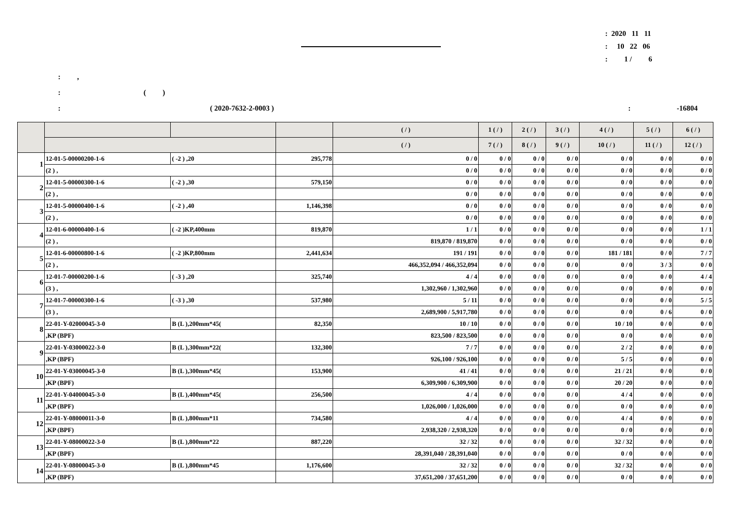: 2020 11 11
: 10 22 06
: 1 / 6
: ,
: ( )
: ( 2020-7632-2-0003 ) : -16804
| | | | | ( / ) | 1 ( / ) | 2 ( / ) | 3 ( / ) | 4 ( / ) | 5 ( / ) | 6 ( / ) |
| --- | --- | --- | --- | --- | --- | --- | --- | --- | --- | --- |
| | | | | ( / ) | 7 ( / ) | 8 ( / ) | 9 ( / ) | 10 ( / ) | 11 ( / ) | 12 ( / ) |
| 1 | 12-01-5-00000200-1-6 | ( -2 ) ,20 | 295,778 | 0 / 0 | 0 / 0 | 0 / 0 | 0 / 0 | 0 / 0 | 0 / 0 | 0 / 0 |
| | (2 ) , | | | 0 / 0 | 0 / 0 | 0 / 0 | 0 / 0 | 0 / 0 | 0 / 0 | 0 / 0 |
| 2 | 12-01-5-00000300-1-6 | ( -2 ) ,30 | 579,150 | 0 / 0 | 0 / 0 | 0 / 0 | 0 / 0 | 0 / 0 | 0 / 0 | 0 / 0 |
| | (2 ) , | | | 0 / 0 | 0 / 0 | 0 / 0 | 0 / 0 | 0 / 0 | 0 / 0 | 0 / 0 |
| 3 | 12-01-5-00000400-1-6 | ( -2 ) ,40 | 1,146,398 | 0 / 0 | 0 / 0 | 0 / 0 | 0 / 0 | 0 / 0 | 0 / 0 | 0 / 0 |
| | (2 ) , | | | 0 / 0 | 0 / 0 | 0 / 0 | 0 / 0 | 0 / 0 | 0 / 0 | 0 / 0 |
| 4 | 12-01-6-00000400-1-6 | ( -2 )KP,400mm | 819,870 | 1 / 1 | 0 / 0 | 0 / 0 | 0 / 0 | 0 / 0 | 0 / 0 | 1 / 1 |
| | (2 ) , | | | 819,870 / 819,870 | 0 / 0 | 0 / 0 | 0 / 0 | 0 / 0 | 0 / 0 | 0 / 0 |
| 5 | 12-01-6-00000800-1-6 | ( -2 )KP,800mm | 2,441,634 | 191 / 191 | 0 / 0 | 0 / 0 | 0 / 0 | 181 / 181 | 0 / 0 | 7 / 7 |
| | (2 ) , | | | 466,352,094 / 466,352,094 | 0 / 0 | 0 / 0 | 0 / 0 | 0 / 0 | 3 / 3 | 0 / 0 |
| 6 | 12-01-7-00000200-1-6 | ( -3 ) ,20 | 325,740 | 4 / 4 | 0 / 0 | 0 / 0 | 0 / 0 | 0 / 0 | 0 / 0 | 4 / 4 |
| | (3 ) , | | | 1,302,960 / 1,302,960 | 0 / 0 | 0 / 0 | 0 / 0 | 0 / 0 | 0 / 0 | 0 / 0 |
| 7 | 12-01-7-00000300-1-6 | ( -3 ) ,30 | 537,980 | 5 / 11 | 0 / 0 | 0 / 0 | 0 / 0 | 0 / 0 | 0 / 0 | 5 / 5 |
| | (3 ) , | | | 2,689,900 / 5,917,780 | 0 / 0 | 0 / 0 | 0 / 0 | 0 / 0 | 0 / 6 | 0 / 0 |
| 8 | 22-01-Y-02000045-3-0 | B (L ),200mm*45( | 82,350 | 10 / 10 | 0 / 0 | 0 / 0 | 0 / 0 | 10 / 10 | 0 / 0 | 0 / 0 |
| | ,KP (BPF) | | | 823,500 / 823,500 | 0 / 0 | 0 / 0 | 0 / 0 | 0 / 0 | 0 / 0 | 0 / 0 |
| 9 | 22-01-Y-03000022-3-0 | B (L ),300mm*22( | 132,300 | 7 / 7 | 0 / 0 | 0 / 0 | 0 / 0 | 2 / 2 | 0 / 0 | 0 / 0 |
| | ,KP (BPF) | | | 926,100 / 926,100 | 0 / 0 | 0 / 0 | 0 / 0 | 5 / 5 | 0 / 0 | 0 / 0 |
| 10 | 22-01-Y-03000045-3-0 | B (L ),300mm*45( | 153,900 | 41 / 41 | 0 / 0 | 0 / 0 | 0 / 0 | 21 / 21 | 0 / 0 | 0 / 0 |
| | ,KP (BPF) | | | 6,309,900 / 6,309,900 | 0 / 0 | 0 / 0 | 0 / 0 | 20 / 20 | 0 / 0 | 0 / 0 |
| 11 | 22-01-Y-04000045-3-0 | B (L ),400mm*45( | 256,500 | 4 / 4 | 0 / 0 | 0 / 0 | 0 / 0 | 4 / 4 | 0 / 0 | 0 / 0 |
| | ,KP (BPF) | | | 1,026,000 / 1,026,000 | 0 / 0 | 0 / 0 | 0 / 0 | 0 / 0 | 0 / 0 | 0 / 0 |
| 12 | 22-01-Y-08000011-3-0 | B (L ),800mm*11 | 734,580 | 4 / 4 | 0 / 0 | 0 / 0 | 0 / 0 | 4 / 4 | 0 / 0 | 0 / 0 |
| | ,KP (BPF) | | | 2,938,320 / 2,938,320 | 0 / 0 | 0 / 0 | 0 / 0 | 0 / 0 | 0 / 0 | 0 / 0 |
| 13 | 22-01-Y-08000022-3-0 | B (L ),800mm*22 | 887,220 | 32 / 32 | 0 / 0 | 0 / 0 | 0 / 0 | 32 / 32 | 0 / 0 | 0 / 0 |
| | ,KP (BPF) | | | 28,391,040 / 28,391,040 | 0 / 0 | 0 / 0 | 0 / 0 | 0 / 0 | 0 / 0 | 0 / 0 |
| 14 | 22-01-Y-08000045-3-0 | B (L ),800mm*45 | 1,176,600 | 32 / 32 | 0 / 0 | 0 / 0 | 0 / 0 | 32 / 32 | 0 / 0 | 0 / 0 |
| | ,KP (BPF) | | | 37,651,200 / 37,651,200 | 0 / 0 | 0 / 0 | 0 / 0 | 0 / 0 | 0 / 0 | 0 / 0 |